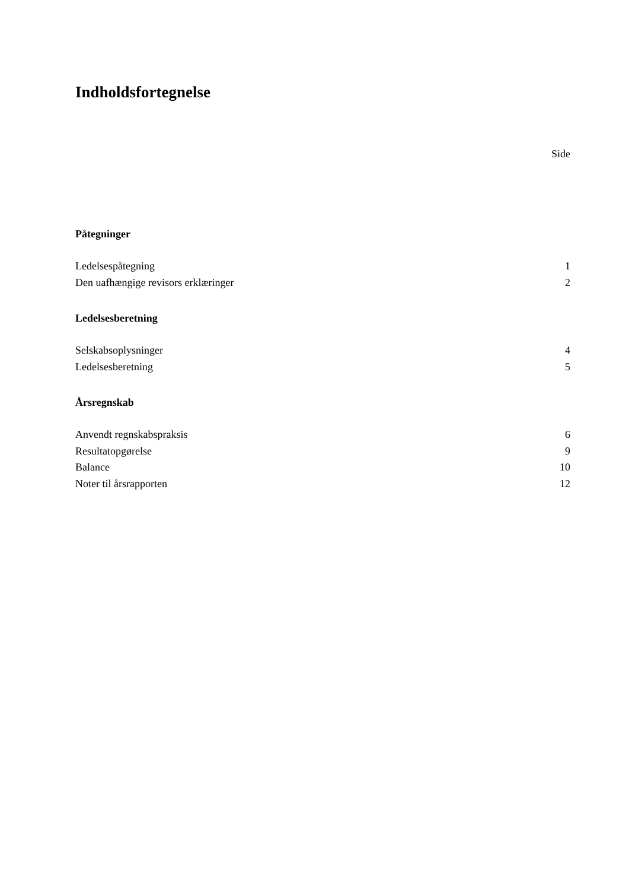Indholdsfortegnelse
Side
Påtegninger
Ledelsespåtegning 1
Den uafhængige revisors erklæringer 2
Ledelsesberetning
Selskabsoplysninger 4
Ledelsesberetning 5
Årsregnskab
Anvendt regnskabspraksis 6
Resultatopgørelse 9
Balance 10
Noter til årsrapporten 12